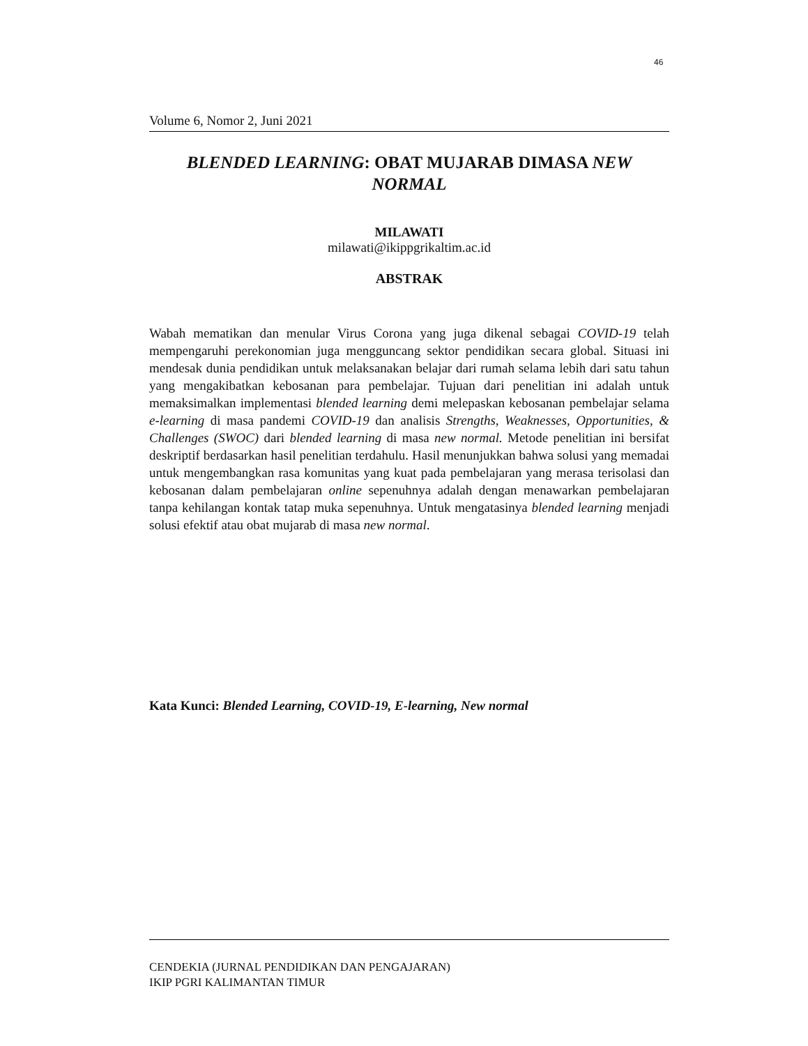46
Volume 6, Nomor 2, Juni 2021
BLENDED LEARNING: OBAT MUJARAB DIMASA NEW NORMAL
MILAWATI
milawati@ikippgrikaltim.ac.id
ABSTRAK
Wabah mematikan dan menular Virus Corona yang juga dikenal sebagai COVID-19 telah mempengaruhi perekonomian juga mengguncang sektor pendidikan secara global. Situasi ini mendesak dunia pendidikan untuk melaksanakan belajar dari rumah selama lebih dari satu tahun yang mengakibatkan kebosanan para pembelajar. Tujuan dari penelitian ini adalah untuk memaksimalkan implementasi blended learning demi melepaskan kebosanan pembelajar selama e-learning di masa pandemi COVID-19 dan analisis Strengths, Weaknesses, Opportunities, & Challenges (SWOC) dari blended learning di masa new normal. Metode penelitian ini bersifat deskriptif berdasarkan hasil penelitian terdahulu. Hasil menunjukkan bahwa solusi yang memadai untuk mengembangkan rasa komunitas yang kuat pada pembelajaran yang merasa terisolasi dan kebosanan dalam pembelajaran online sepenuhnya adalah dengan menawarkan pembelajaran tanpa kehilangan kontak tatap muka sepenuhnya. Untuk mengatasinya blended learning menjadi solusi efektif atau obat mujarab di masa new normal.
Kata Kunci: Blended Learning, COVID-19, E-learning, New normal
CENDEKIA (JURNAL PENDIDIKAN DAN PENGAJARAN)
IKIP PGRI KALIMANTAN TIMUR